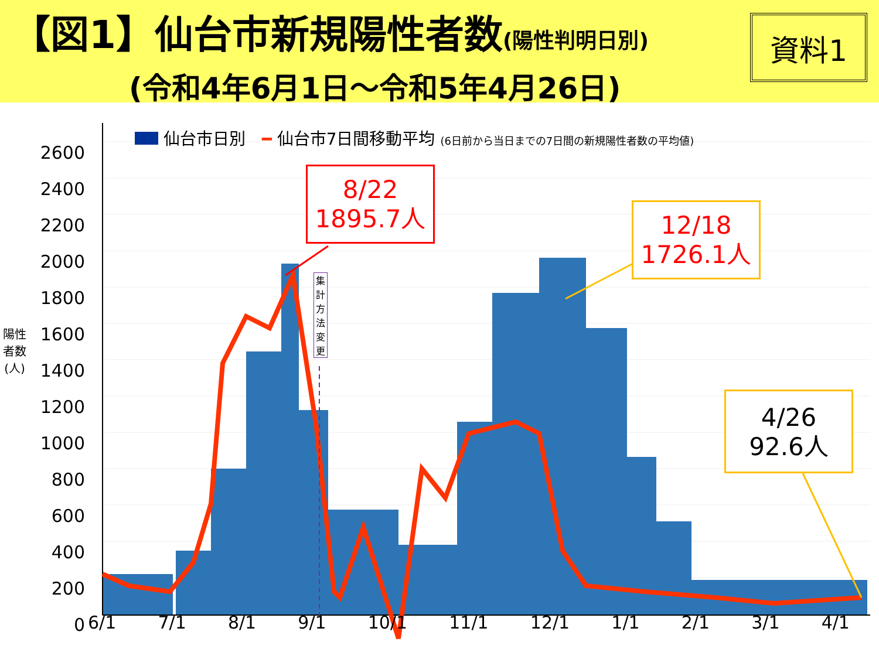【図1】仙台市新規陽性者数(陽性判明日別)
(令和4年6月1日～令和5年4月26日)
資料1
2600
2400
2200
2000
1800
1600
1400
1200
1000
800
600
400
200
0
陽性者数 (人)
6/1 7/1 8/1 9/1 10/1 11/1 12/1 1/1 2/1 3/1 4/1
仙台市日別　━ 仙台市7日間移動平均 (6日前から当日までの7日間の新規陽性者数の平均値)
集計方法変更
8/22
1895.7人
12/18
1726.1人
4/26
92.6人